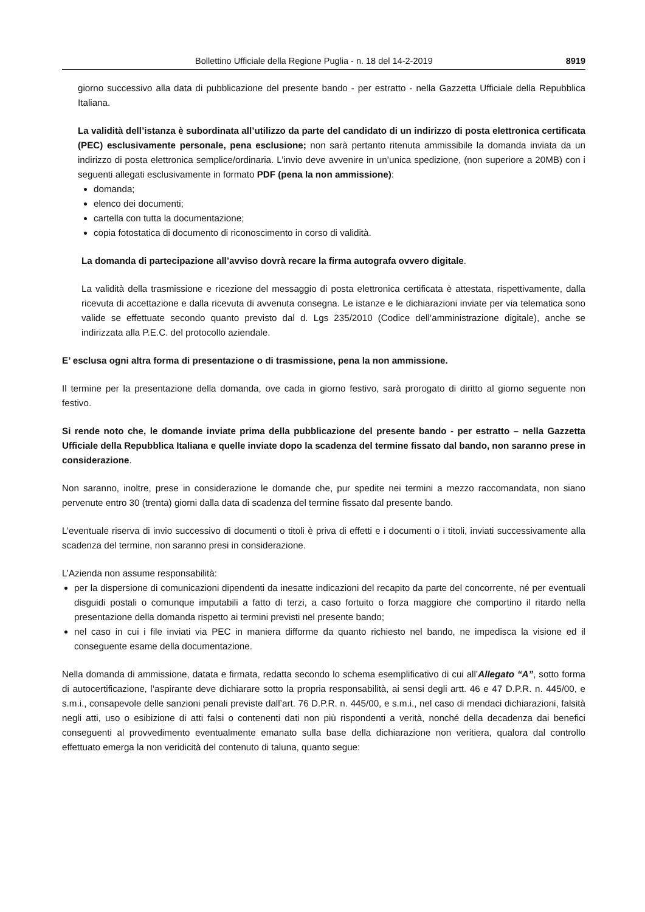Bollettino Ufficiale della Regione Puglia - n. 18 del 14-2-2019 8919
giorno successivo alla data di pubblicazione del presente bando - per estratto - nella Gazzetta Ufficiale della Repubblica Italiana.
La validità dell’istanza è subordinata all’utilizzo da parte del candidato di un indirizzo di posta elettronica certificata (PEC) esclusivamente personale, pena esclusione; non sarà pertanto ritenuta ammissibile la domanda inviata da un indirizzo di posta elettronica semplice/ordinaria. L’invio deve avvenire in un’unica spedizione, (non superiore a 20MB) con i seguenti allegati esclusivamente in formato PDF (pena la non ammissione):
domanda;
elenco dei documenti;
cartella con tutta la documentazione;
copia fotostatica di documento di riconoscimento in corso di validità.
La domanda di partecipazione all’avviso dovrà recare la firma autografa ovvero digitale.
La validità della trasmissione e ricezione del messaggio di posta elettronica certificata è attestata, rispettivamente, dalla ricevuta di accettazione e dalla ricevuta di avvenuta consegna. Le istanze e le dichiarazioni inviate per via telematica sono valide se effettuate secondo quanto previsto dal d. Lgs 235/2010 (Codice dell’amministrazione digitale), anche se indirizzata alla P.E.C. del protocollo aziendale.
E’ esclusa ogni altra forma di presentazione o di trasmissione, pena la non ammissione.
Il termine per la presentazione della domanda, ove cada in giorno festivo, sarà prorogato di diritto al giorno seguente non festivo.
Si rende noto che, le domande inviate prima della pubblicazione del presente bando - per estratto – nella Gazzetta Ufficiale della Repubblica Italiana e quelle inviate dopo la scadenza del termine fissato dal bando, non saranno prese in considerazione.
Non saranno, inoltre, prese in considerazione le domande che, pur spedite nei termini a mezzo raccomandata, non siano pervenute entro 30 (trenta) giorni dalla data di scadenza del termine fissato dal presente bando.
L’eventuale riserva di invio successivo di documenti o titoli è priva di effetti e i documenti o i titoli, inviati successivamente alla scadenza del termine, non saranno presi in considerazione.
L’Azienda non assume responsabilità:
per la dispersione di comunicazioni dipendenti da inesatte indicazioni del recapito da parte del concorrente, né per eventuali disguidi postali o comunque imputabili a fatto di terzi, a caso fortuito o forza maggiore che comportino il ritardo nella presentazione della domanda rispetto ai termini previsti nel presente bando;
nel caso in cui i file inviati via PEC in maniera difforme da quanto richiesto nel bando, ne impedisca la visione ed il conseguente esame della documentazione.
Nella domanda di ammissione, datata e firmata, redatta secondo lo schema esemplificativo di cui all’Allegato “A”, sotto forma di autocertificazione, l’aspirante deve dichiarare sotto la propria responsabilità, ai sensi degli artt. 46 e 47 D.P.R. n. 445/00, e s.m.i., consapevole delle sanzioni penali previste dall’art. 76 D.P.R. n. 445/00, e s.m.i., nel caso di mendaci dichiarazioni, falsità negli atti, uso o esibizione di atti falsi o contenenti dati non più rispondenti a verità, nonché della decadenza dai benefici conseguenti al provvedimento eventualmente emanato sulla base della dichiarazione non veritiera, qualora dal controllo effettuato emerga la non veridicità del contenuto di taluna, quanto segue: